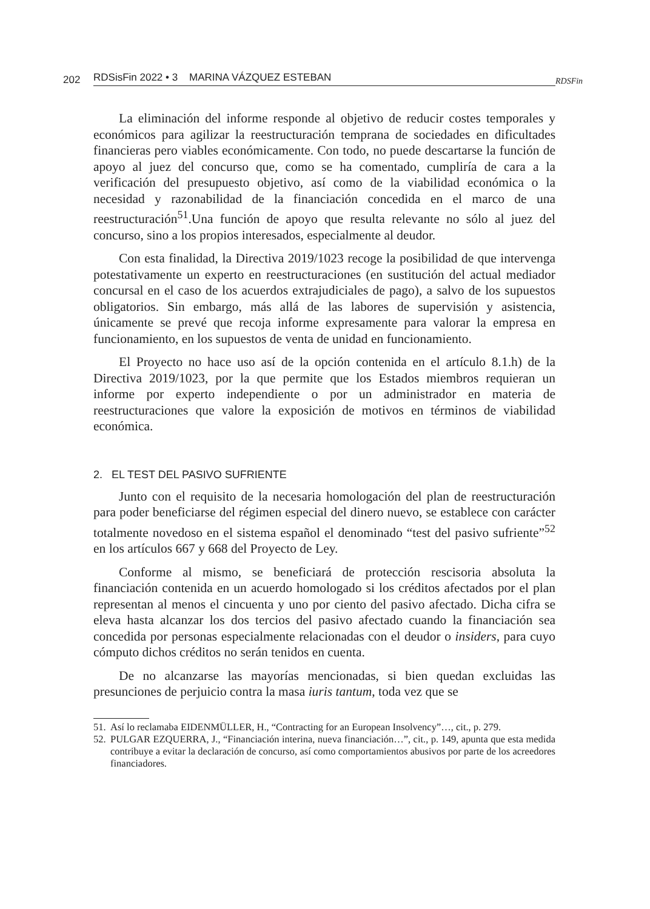202 RDSisFin 2022 • 3 MARINA VÁZQUEZ ESTEBAN RDSFin
La eliminación del informe responde al objetivo de reducir costes temporales y económicos para agilizar la reestructuración temprana de sociedades en dificultades financieras pero viables económicamente. Con todo, no puede descartarse la función de apoyo al juez del concurso que, como se ha comentado, cumpliría de cara a la verificación del presupuesto objetivo, así como de la viabilidad económica o la necesidad y razonabilidad de la financiación concedida en el marco de una reestructuración<sup>51</sup>.Una función de apoyo que resulta relevante no sólo al juez del concurso, sino a los propios interesados, especialmente al deudor.
Con esta finalidad, la Directiva 2019/1023 recoge la posibilidad de que intervenga potestativamente un experto en reestructuraciones (en sustitución del actual mediador concursal en el caso de los acuerdos extrajudiciales de pago), a salvo de los supuestos obligatorios. Sin embargo, más allá de las labores de supervisión y asistencia, únicamente se prevé que recoja informe expresamente para valorar la empresa en funcionamiento, en los supuestos de venta de unidad en funcionamiento.
El Proyecto no hace uso así de la opción contenida en el artículo 8.1.h) de la Directiva 2019/1023, por la que permite que los Estados miembros requieran un informe por experto independiente o por un administrador en materia de reestructuraciones que valore la exposición de motivos en términos de viabilidad económica.
2. EL TEST DEL PASIVO SUFRIENTE
Junto con el requisito de la necesaria homologación del plan de reestructuración para poder beneficiarse del régimen especial del dinero nuevo, se establece con carácter totalmente novedoso en el sistema español el denominado “test del pasivo sufriente”<sup>52</sup> en los artículos 667 y 668 del Proyecto de Ley.
Conforme al mismo, se beneficiará de protección rescisoria absoluta la financiación contenida en un acuerdo homologado si los créditos afectados por el plan representan al menos el cincuenta y uno por ciento del pasivo afectado. Dicha cifra se eleva hasta alcanzar los dos tercios del pasivo afectado cuando la financiación sea concedida por personas especialmente relacionadas con el deudor o insiders, para cuyo cómputo dichos créditos no serán tenidos en cuenta.
De no alcanzarse las mayorías mencionadas, si bien quedan excluidas las presunciones de perjuicio contra la masa iuris tantum, toda vez que se
51. Así lo reclamaba EIDENMÜLLER, H., “Contracting for an European Insolvency”…, cit., p. 279.
52. PULGAR EZQUERRA, J., “Financiación interina, nueva financiación…”, cit., p. 149, apunta que esta medida contribuye a evitar la declaración de concurso, así como comportamientos abusivos por parte de los acreedores financiadores.